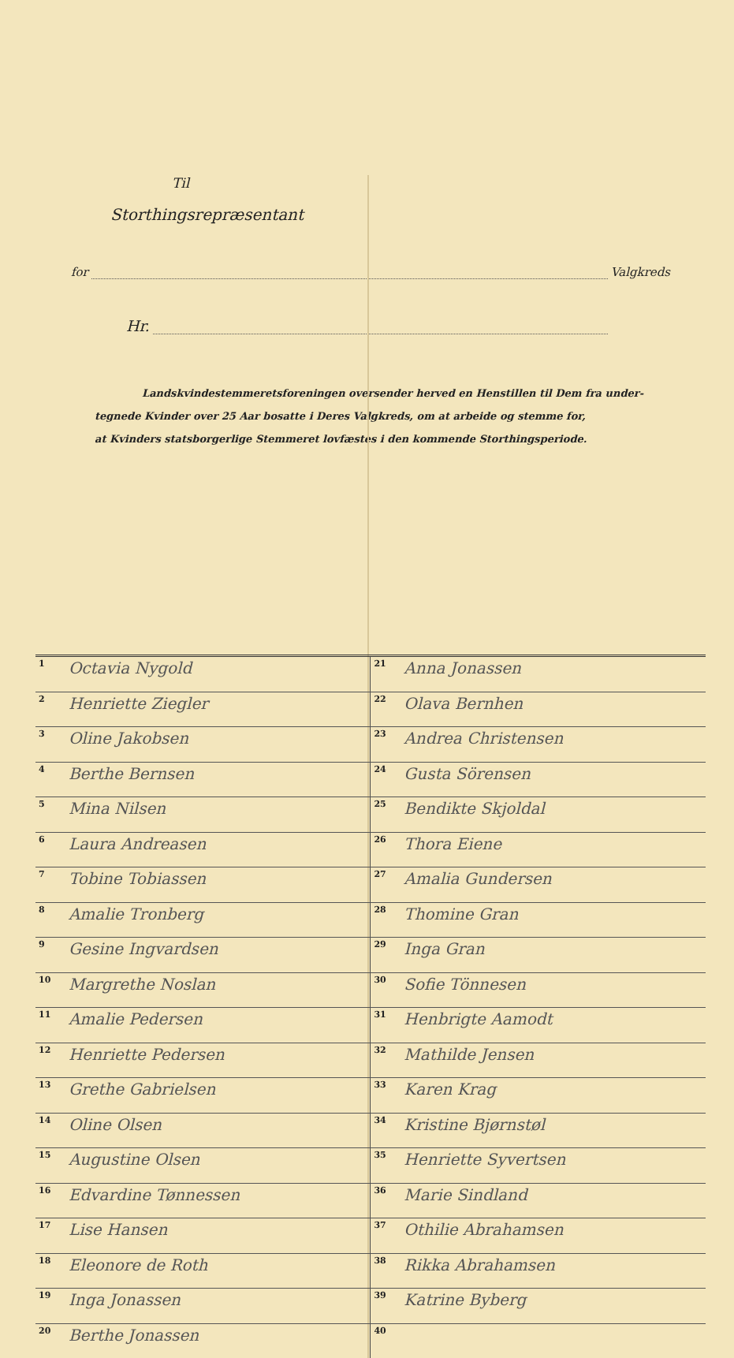Til
Storthingsrepræsentant
for Valgkreds
Hr.
Landskvindestemmeretsforeningen oversender herved en Henstillen til Dem fra under-
tegnede Kvinder over 25 Aar bosatte i Deres Valgkreds, om at arbeide og stemme for,
at Kvinders statsborgerlige Stemmeret lovfæstes i den kommende Storthingsperiode.
| 1 | Octavia Nygold | 21 | Anna Jonassen |
| 2 | Henriette Ziegler | 22 | Olava Bernhen |
| 3 | Oline Jakobsen | 23 | Andrea Christensen |
| 4 | Berthe Bernsen | 24 | Gusta Sörensen |
| 5 | Mina Nilsen | 25 | Bendikte Skjoldal |
| 6 | Laura Andreasen | 26 | Thora Eiene |
| 7 | Tobine Tobiassen | 27 | Amalia Gundersen |
| 8 | Amalie Tronberg | 28 | Thomine Gran |
| 9 | Gesine Ingvardsen | 29 | Inga Gran |
| 10 | Margrethe Noslan | 30 | Sofie Tönnesen |
| 11 | Amalie Pedersen | 31 | Henbrigte Aamodt |
| 12 | Henriette Pedersen | 32 | Mathilde Jensen |
| 13 | Grethe Gabrielsen | 33 | Karen Krag |
| 14 | Oline Olsen | 34 | Kristine Bjørnstøl |
| 15 | Augustine Olsen | 35 | Henriette Syvertsen |
| 16 | Edvardine Tønnessen | 36 | Marie Sindland |
| 17 | Lise Hansen | 37 | Othilie Abrahamsen |
| 18 | Eleonore de Roth | 38 | Rikka Abrahamsen |
| 19 | Inga Jonassen | 39 | Katrine Byberg |
| 20 | Berthe Jonassen | 40 | |